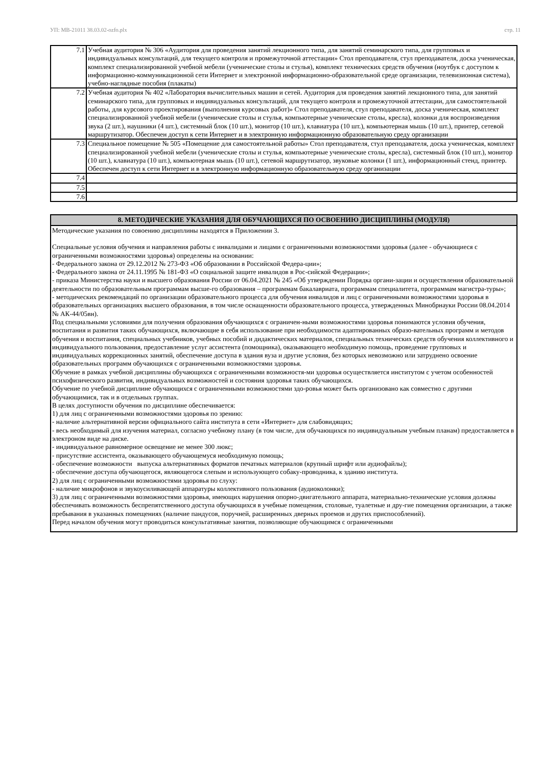УП: МВ-21011 38.03.02-ozfo.plx стр. 11
| 7.1 | Учебная аудитория № 306 «Аудитория для проведения занятий лекционного типа, для занятий семинарского типа, для групповых и индивидуальных консультаций, для текущего контроля и промежуточной аттестации» Стол преподавателя, стул преподавателя, доска ученическая, комплект специализированной учебной мебели (ученические столы и стулья), комплект технических средств обучения (ноутбук с доступом к информационно-коммуникационной сети Интернет и электронной информационно-образовательной среде организации, телевизионная система), учебно-наглядные пособия (плакаты) |
| 7.2 | Учебная аудитория № 402 «Лаборатория вычислительных машин и сетей. Аудитория для проведения занятий лекционного типа, для занятий семинарского типа, для групповых и индивидуальных консультаций, для текущего контроля и промежуточной аттестации, для самостоятельной работы, для курсового проектирования (выполнения курсовых работ)» Стол преподавателя, стул преподавателя, доска ученическая, комплект специализированной учебной мебели (ученические столы и стулья, компьютерные ученические столы, кресла), колонки для воспроизведения звука (2 шт.), наушники (4 шт.), системный блок (10 шт.), монитор (10 шт.), клавиатура (10 шт.), компьютерная мышь (10 шт.), принтер, сетевой маршрутизатор. Обеспечен доступ к сети Интернет и в электронную информационную образовательную среду организации |
| 7.3 | Специальное помещение № 505 «Помещение для самостоятельной работы» Стол преподавателя, стул преподавателя, доска ученическая, комплект специализированной учебной мебели (ученические столы и стулья, компьютерные ученические столы, кресла), системный блок (10 шт.), монитор (10 шт.), клавиатура (10 шт.), компьютерная мышь (10 шт.), сетевой маршрутизатор, звуковые колонки (1 шт.), информационный стенд, принтер. Обеспечен доступ к сети Интернет и в электронную информационную образовательную среду организации |
| 7.4 | |
| 7.5 | |
| 7.6 | |
| 8. МЕТОДИЧЕСКИЕ УКАЗАНИЯ ДЛЯ ОБУЧАЮЩИХСЯ ПО ОСВОЕНИЮ ДИСЦИПЛИНЫ (МОДУЛЯ) |
| --- |
| Методические указания по совоению дисциплины находятся в Приложении 3. Специальные условия обучения и направления работы с инвалидами и лицами с ограниченными возможностями здоровья (далее - обучающиеся с ограниченными возможностями здоровья) определены на основании: - Федерального закона от 29.12.2012 № 273-ФЗ «Об образовании в Российской Федера-ции»; - Федерального закона от 24.11.1995 № 181-ФЗ «О социальной защите инвалидов в Рос-сийской Федерации»; - приказа Министерства науки и высшего образования России от 06.04.2021 № 245 «Об утверждении Порядка органи-зации и осуществления образовательной деятельности по образовательным программам высше-го образования – программам бакалавриата, программам специалитета, программам магистра-туры»; - методических рекомендаций по организации образовательного процесса для обучения инвалидов и лиц с ограниченными возможностями здоровья в образовательных организациях высшего образования, в том числе оснащенности образовательного процесса, утвержденных Минобрнауки России 08.04.2014 № АК-44/05вн). Под специальными условиями для получения образования обучающихся с ограничен-ными возможностями здоровья понимаются условия обучения, воспитания и развития таких обучающихся, включающие в себя использование при необходимости адаптированных образо-вательных программ и методов обучения и воспитания, специальных учебников, учебных пособий и дидактических материалов, специальных технических средств обучения коллективного и индивидуального пользования, предоставление услуг ассистента (помощника), оказывающего необходимую помощь, проведение групповых и индивидуальных коррекционных занятий, обеспечение доступа в здания вуза и другие условия, без которых невозможно или затруднено освоение образовательных программ обучающихся с ограниченными возможностями здоровья. Обучение в рамках учебной дисциплины обучающихся с ограниченными возможностя-ми здоровья осуществляется институтом с учетом особенностей психофизического развития, индивидуальных возможностей и состояния здоровья таких обучающихся. Обучение по учебной дисциплине обучающихся с ограниченными возможностями здо-ровья может быть организовано как совместно с другими обучающимися, так и в отдельных группах. В целях доступности обучения по дисциплине обеспечивается: 1) для лиц с ограниченными возможностями здоровья по зрению: - наличие альтернативной версии официального сайта института в сети «Интернет» для слабовидящих; - весь необходимый для изучения материал, согласно учебному плану (в том числе, для обучающихся по индивидуальным учебным планам) предоставляется в электроном виде на диске. - индивидуальное равномерное освещение не менее 300 люкс; - присутствие ассистента, оказывающего обучающемуся необходимую помощь; - обеспечение возможности выпуска альтернативных форматов печатных материалов (крупный шрифт или аудиофайлы); - обеспечение доступа обучающегося, являющегося слепым и использующего собаку-проводника, к зданию института. 2) для лиц с ограниченными возможностями здоровья по слуху: - наличие микрофонов и звукоусиливающей аппаратуры коллективного пользования (аудиоколонки); 3) для лиц с ограниченными возможностями здоровья, имеющих нарушения опорно-двигательного аппарата, материально-технические условия должны обеспечивать возможность беспрепятственного доступа обучающихся в учебные помещения, столовые, туалетные и дру-гие помещения организации, а также пребывания в указанных помещениях (наличие пандусов, поручней, расширенных дверных проемов и других приспособлений). Перед началом обучения могут проводиться консультативные занятия, позволяющие обучающимся с ограниченными |